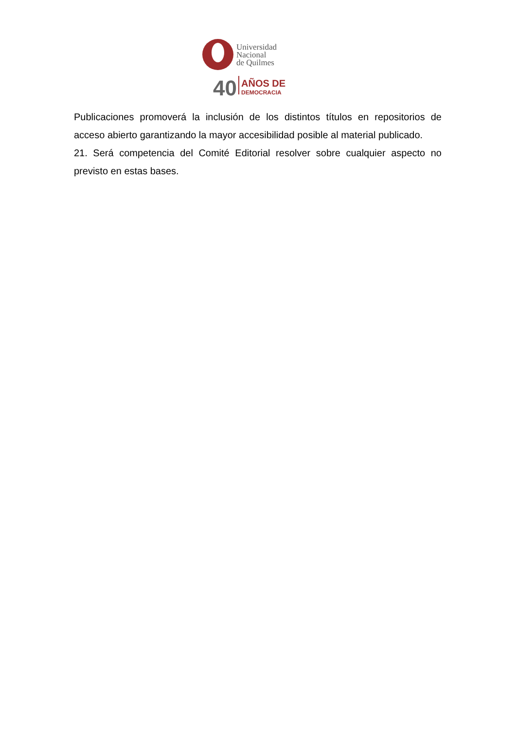Universidad
Nacional
de Quilmes
40
AÑOS DE
DEMOCRACIA
Publicaciones promoverá la inclusión de los distintos títulos en repositorios de acceso abierto garantizando la mayor accesibilidad posible al material publicado.
21. Será competencia del Comité Editorial resolver sobre cualquier aspecto no previsto en estas bases.